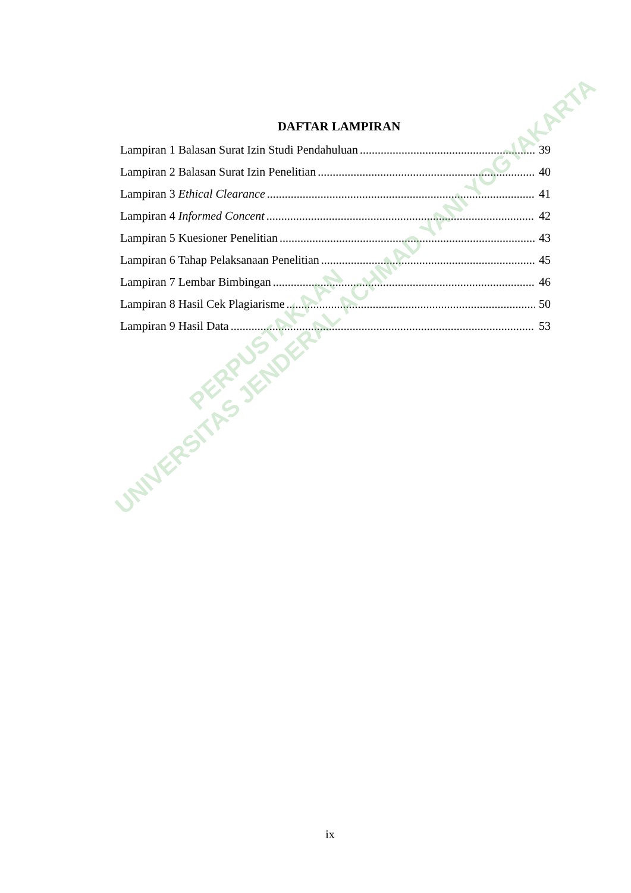DAFTAR LAMPIRAN
Lampiran 1 Balasan Surat Izin Studi Pendahuluan 39
Lampiran 2 Balasan Surat Izin Penelitian 40
Lampiran 3 Ethical Clearance 41
Lampiran 4 Informed Concent 42
Lampiran 5 Kuesioner Penelitian 43
Lampiran 6 Tahap Pelaksanaan Penelitian 45
Lampiran 7 Lembar Bimbingan 46
Lampiran 8 Hasil Cek Plagiarisme 50
Lampiran 9 Hasil Data 53
PERPUSTAKAAN
UNIVERSITAS JENDERAL ACHMAD YANI YOGYAKARTA
ix